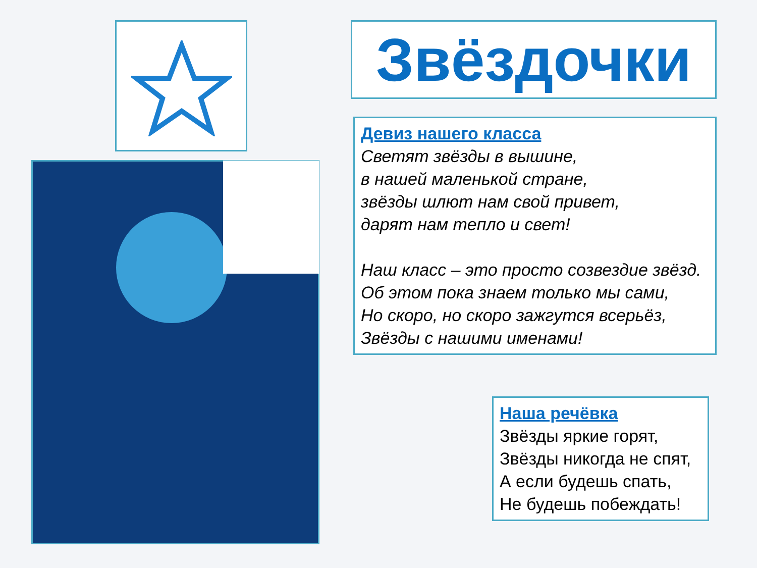Звёздочки
Девиз нашего класса
Светят звёзды в вышине,
в нашей маленькой стране,
звёзды шлют нам свой привет,
дарят нам тепло и свет!
Наш класс – это просто созвездие звёзд.
Об этом пока знаем только мы сами,
Но скоро, но скоро зажгутся всерьёз,
Звёзды с нашими именами!
Наша речёвка
Звёзды яркие горят,
Звёзды никогда не спят,
А если будешь спать,
Не будешь побеждать!